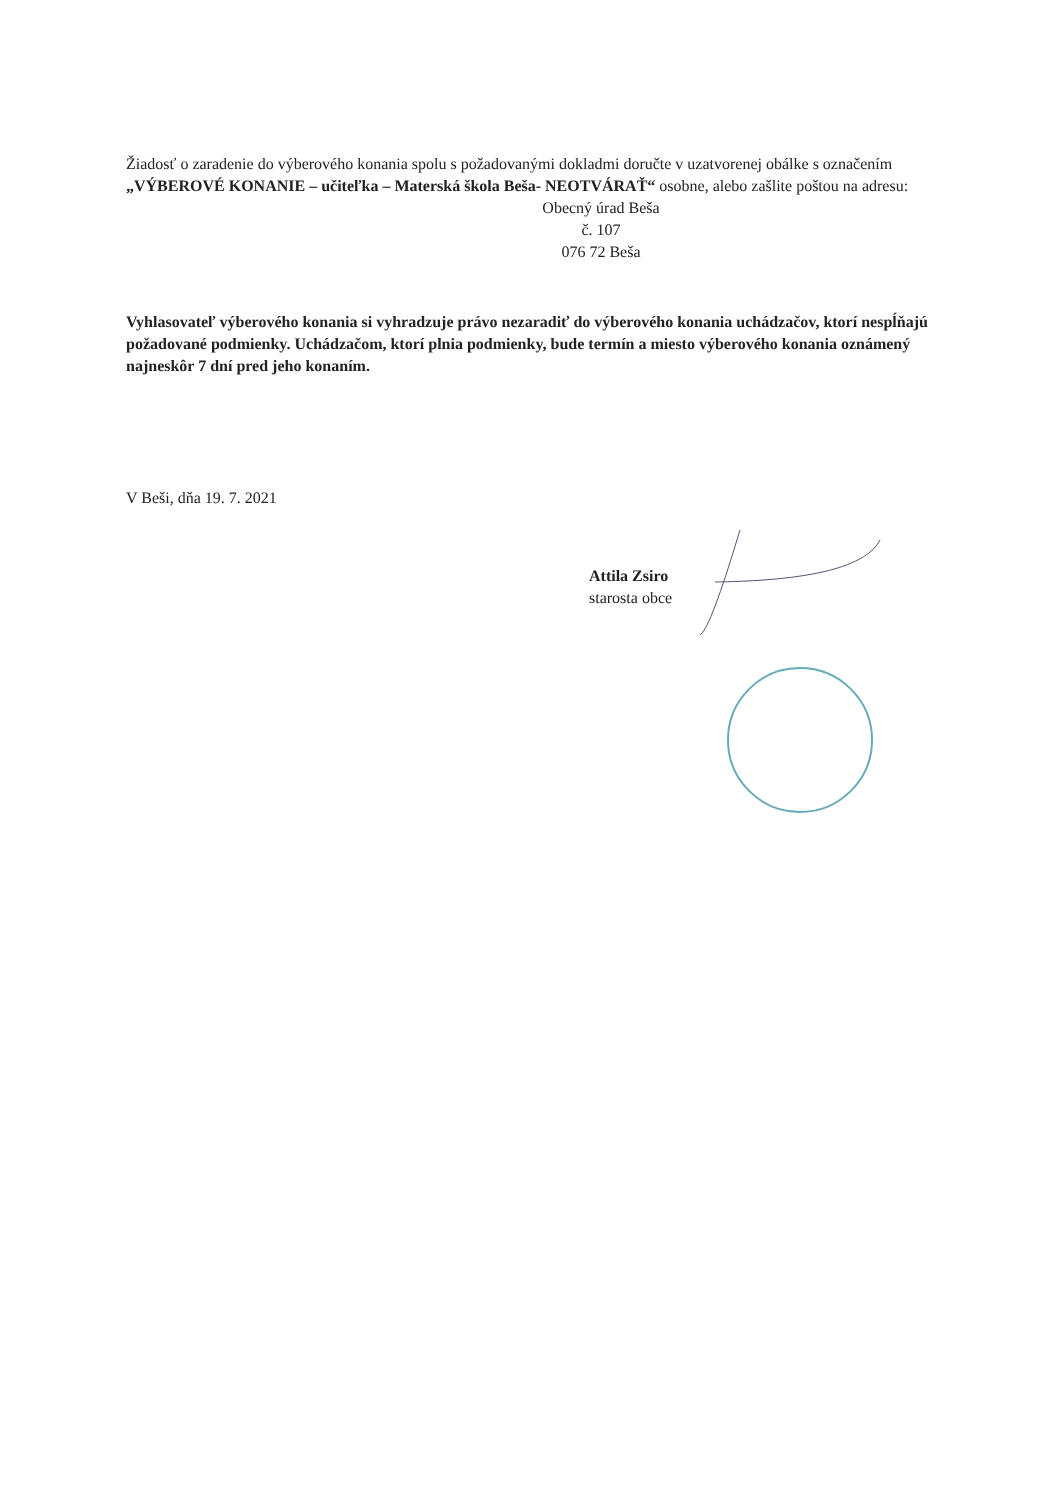Žiadosť o zaradenie do výberového konania spolu s požadovanými dokladmi doručte v uzatvorenej obálke s označením „VÝBEROVÉ KONANIE – učiteľka – Materská škola Beša- NEOTVÁRAŤ“ osobne, alebo zašlite poštou na adresu:
Obecný úrad Beša
č. 107
076 72 Beša
Vyhlasovateľ výberového konania si vyhradzuje právo nezaradiť do výberového konania uchádzačov, ktorí nespĺňajú požadované podmienky. Uchádzačom, ktorí plnia podmienky, bude termín a miesto výberového konania oznámený najneskôr 7 dní pred jeho konaním.
V Beši, dňa 19. 7. 2021
Attila Zsiro
starosta obce